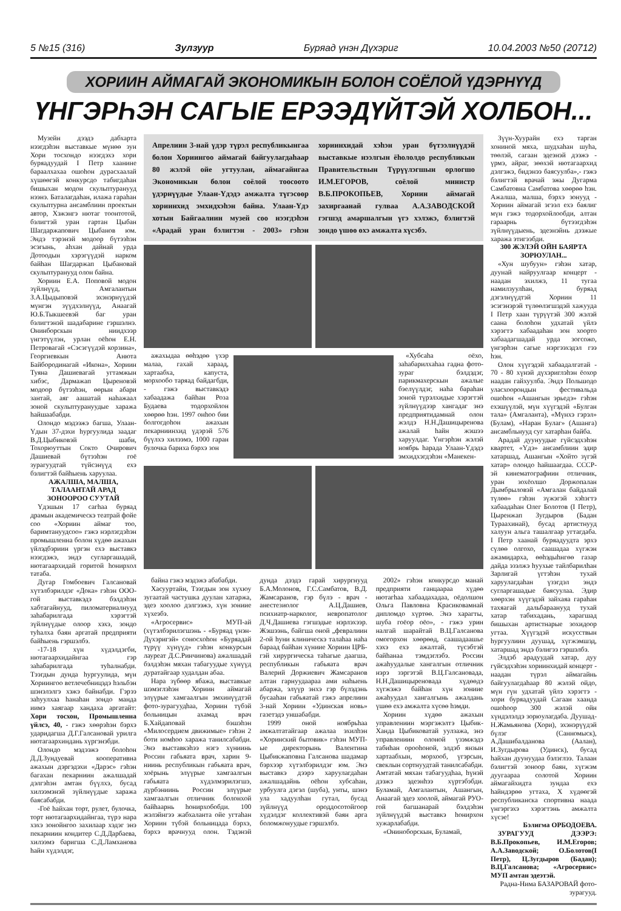5 №15 (316) Зулзуур Буряад үнэн Дүхэриг 10.04.2003 №50 (20712)
ХОРИИН АЙМАГАЙ ЭКОНОМИКЫН БОЛОН СОЁЛОЙ ҮДЭРНҮҮД
ҮНГЭРҺЭН САГЫЕ ЕРЭЭДҮЙТЭЙ ХОЛБОН...
Музейн дээдэ дабхарта нээгдэһэн выставкые мүнөө зун Хори тосхондо нээгдэхэ хори буряадуудай I Петр хаанине бараалхахаа ошоһон дурасхаалай хүшөөгэй конкурсдо табигдаһан бишыхан модон скульптуранууд нээнэ. Баталагдаһан, илажа гараһан скульптурна ансамблиин проектын автор, Хэжэнгэ нютаг тоонтотой, бэлигтэй уран гартан Цыбан Шагдаржапович Цыбанов юм. Эндэ тэрэнэй модоор бүтээһэн эсэгынь, аһхан дайнай урда Дотоодын хэрэгүүдэй нарком байһан Шагдаржап Цыбановай скульптуранууд олон байна.
Хориин Е.А. Поповой модон зүйлнүүд, Амгалантын З.А.Цыдыповэй эхэнэрнүүдэй мүнгэн зүүдхэлнүүд, Анаагай Ю.Б.Тыкшеевэй баг уран бэлигтэнэй шадабарине гэршэлнэ. Онинборскын ниидхээр үнгэтүүлэн, урлан оёһон Е.Н. Петровагай «Сэсэгүүдэй корзина», Георгиевкын Анюта Байбородинагай «Икона», Хориин Туяна Дашиевагай угтамжын хибэс, Дармажап Цыреновэй модоор бүтээһэн, өөрын абари зантай, аяг аашатай наһажаал зоной скульптурануудые хаража һайшаабабди.
Олондо мэдээжэ багша, Улаан-Үдын 37-дэхи һургуулида заадаг В.Д.Цыбиковэй шаби, Тохорюуттын Сокто Очирович Дашиевай бүтээһэн гоё зурагуудтай түйсэнүүд ехэ бэлигтэй байһыень харуулаа.
АЖАЛША, МАЛША, ТАЛААНТАЙ АРАД ЗОНООРОО СУУТАЙ
Үдэшын 17 сагһаа буряад драмын академическэ театрай фойе соо «Хориин аймаг тоо, баримтануудсоо» гэжэ нэрлэгдэһэн промышленна болон хүдөө ажахын үйлэдбэриин үргэн ехэ выставкэ нээгдэжэ, эндэ сугларгашадай, нютагаархидай горитой һонирхол татаба.
Дугар Гомбоевич Галсановай хүтэлбэрилдэг «Дока» гэһэн ООО-гой выставкэдэ бэлдэһэн хабтагайнууд, пиломатериалнууд заһабарилгада хэрэгтэй зүйлнүүдые олоор хэхэ, зондо туһалха баян аргатай предприяти байһыень гэршэлбэ.
-17-18 хүн хүдэлдэгби, нютагаархидайнгаа гэр заһабарилгада туһалнабди. Тээгдын дунда һургуулида, мүн Хориингоо ветлечебницэдэ һэльбэн шэнэлэлгэ хэжэ байнабди. Гэрээ заһуулхаа һанаһан зондо манда иимэ хаягаар хандаха аргатайт: Хори тосхон, Промышленна үйлсэ, 40, - гэжэ хөөрэһэн бэрхэ ударидагша Д.Г.Галсановай урилга нютагаархиндань хүргэнэбди.
Олондо мэдээжэ болоһон Д.Д.Зундуевай кооперативна ажахын дэргэдэхи «Дарэс» гэһэн багахан пекарниин ажалшадай дэлгэһэн амтан бүүлхэ, бусад хилээмэнэй зүйлнүүдые хаража баясабабди.
-Гоё һайхан торт, рулет, булочка, торт нютагаархидайнгаа, түрэ нара хэхэ зонойнгоо захилаар хэдэг энэ пекарниин кондитер С.Д.Дарбаева, хилээмэ баригша С.Д.Ламханова һайн хүдэлдэг,
Апрелиин 3-най үдэр түрэл республикынгаа болон Хориингоо аймагай байгуулагдаһаар 80 жэлэй ойе угтуулан, аймагайнгаа Экономикын болон соёлой тоосоото үдэрнүүдые Улаан-Үдэдэ амжалта түгэсөөр хориинхид эмхидхэһэн байна. Улаан-Үдэ хотын Байгаалиин музей соо нээгдэһэн «Арадай уран бэлигтэн - 2003» гэһэн хориинхидай хэһэн уран бүтээлнүүдэй выставкые нээлгын ёһололдо республикын Правительствын Түрүүлэгшын орлогшо И.М.ЕГОРОВ, соёлой министр В.Б.ПРОКОПЬЕВ, Хориин аймагай захиргаанай гулваа А.А.ЗАВОДСКОЙ гэгшэд амаршалгын үгэ хэлэжэ, бэлигтэй зондо үшөө өхэ амжалта хүсэбэ.
ажахыдаа өөһэдөө үхэр малаа, гахай хараад, хартаабха, капуста, морхообо таряад байдагбди, - гэжэ выставкэдэ хабаадажа байһан Роза Будаева тодорхойлон хөөрөө һэн. 1997 онһоо бии болгогдоһон ажахын пекарниинхид үдэрэй 576 бүүлхэ хилээмэ, 1000 гаран булочка бариха бэрхэ зон
«Хубсаһа оёхо, заһабарилхаһаа гадна фото-зураг бэлдэдэг, парикмахерскын ажалые бэелүүлдэг, наһа бараһан зоной түрэлхидые хэрэгтэй зүйлнүүдээр хангадаг энэ предприятидамнай олон жэлдэ Н.Н.Дашицыренова ажалай һайн жэшээ харуулдаг. Үнгэрһэн жэлэй ноябрь һарада Улаан-Үдэдэ эмхидхэгдэһэн «Манекен-
байна гэжэ мэдэжэ абабабди.
Хасууртайн, Тээгдын зон хүхюу зугаатай частушка дуулан хатаржа, эдеэ хоолоо дэлгээжэ, хүн зониие хүхеэбэ.
«Агросервис» МУП-ай (хүтэлбэрилэгшэнь - «Буряад үнэн-Дүхэригэй» соносхоһон «Буряадай түрүү хүнүүд» гэһэн конкурсын лауреат Д.С.Ринчинова) ажалшадай бэлдэһэн мяхан табагуудые хүнүүд дуратайгаар худалдан абаа.
Нара зүбөөр ябажа, выставкые шэмэглэһэн Хориин аймагай элүүрые хамгаалгын эмхинүүдтэй фото-зурагуудһаа, Хориин түбэй больницын ахамад врач Б.Хайдаповай бэшэһэн «Милосердием движимые» гэһэн 2 боти номһоо хаража танилсабабди. Энэ выставкэһээ нэгэ хүниинь Россин габьяата врач, харин 9-ниинь республикын габьяата врач, хоёрынь элүүрые хамгаалгын габьяата хүдэлмэрилэгшэ, дүрбэниинь Россин элүүрые хамгаалгын отличник болонхой байһаарнь һонирхобобди. 100 жэлэйнгээ жабхаланта ойе угтаһан Хориин түбэй больницада бэрхэ, бэрхэ врачнууд олон. Тэдэнэй дунда дээдэ гарай хирургнууд Б.А.Молонов, Г.С.Самбатов, В.Д. Жамсаранов, гэр бүлэ - врач - анестезиолог А.Ц.Дашиев, психиатр-нарколог, невропатолог Д.Ч.Дашиева гэгшэдые нэрлэхээр. Жэшээнь, байгша оной „февралиин 2-ой һуни клиническэ талаһаа наһа бараад байһан хүниие Хориин ЦРБ-гэй хирургическа таһагые даагша, республикын габьяата врач Валерий Доржиевич Жамсаранов алтан гарнуудаараа ами наһыень абаржа, элүүр энхэ гэр бүлэдэнь бусааһан габьяатай гэжэ апрелиин 3-най Хориин «Удинская новь» газетэдэ уншабабди.
1999 оной ноябрьһаа амжалтатайгаар ажалаа эхилһэн «Хоринский бытовик» гэһэн МУП-ые директорынь Валентина Цыбикжаповна Галсанова шадамар бэрхээр хүтэлбэрилдэг юм. Энэ выставкэ дээрэ харуулагдаһан ажалшадайнь оёһон хубсаһан, урбуулга дэгэл (шуба), унты, шэнэ ула хадуулһан гутал, бусад зүйлнүүд ороддосотойгоор хүдэлдэг коллективэй баян арга боломжонуудые гэршэлбэ.
2002» гэһэн конкурсдо манай предприяти ганцаараа хүдөө нютагһаа хабаадахадаа, оёдолшон Ольга Павловна Красиковамнай дипломдо хүртөө. Энэ харагты, шуба гоёор оёо», - гэжэ урин налгай шарайтай В.Ц.Галсанова омогорхон хөөрөөд, саашадаашье хэхэ ехэ ажалтай, түсэбтэй байһанаа тэмдэглэбэ. Россин ажаһуудалые хангалгын отличник нэрэ зэргэтэй В.Ц.Галсановада, Н.Н.Дашицыреновада хүдөөдэ хүгжэжэ байһан хүн зониие ажаһуудал хангалгынь ажалдань үшөө ехэ амжалта хүсөө һэмди.
Хориин хүдөө ажахын управлениин мэргэжэлтэ Цыбик-Ханда Цыбиковатай уулзажа, энэ управлениин олоной үзэмжэдэ табиһан орооһоной, элдэб янзын хартаабхын, морхооб, үгэрсын, свеклын сортнуудтай танилсабабди. Амтатай мяхан табагуудһаа, һүнэй дээжэ эдеэнһээ хүртэбэбди. Буламай, Амгалантын, Ашангын, Анаагай эдеэ хоолой, аймагай РУО-гой багшанарай бэлдэһэн зүйлнүүдэй выставкэ һонирхон хужарлабабди.
«Ониноборскын, Буламай,
Зүүн-Хуурайн ехэ тарган хониной мяха, шудхаһан шуһа, төөлэй, сагаан эдеэнэй дээжэ - үрмэ, айраг, зөөхэй нютагаархид дэлгэжэ, бидэнээ баясуулба»,- гэжэ бэлигтэй врачай эжы Дугарма Самбатовна Самбатова хөөрөө һэн. Ажалша, малша, бэрхэ зонууд - Хориин аймагай эгээл ехэ баялиг мүн гэжэ тодорхойлообди, алтан гараарнь бүтээгдэһэн зүйлнүүдыень, эдеэнэйнь дээжые хаража этигээбди.
300 ЖЭЛЭЙ ОЙН БАЯРТА ЗОРЮУЛАН...
«Хун шубуун» гэһэн хатар, дуунай найруулгаар концерт - наадан эхилжэ, 11 тугаа намилзуулһан, буряад дэгэлнүүдтэй Хориин 11 эсэгэнэрэй түлөөлэгшэдэй хажууда I Петр хаан түрүүтэй 300 жэлэй саана болоһон удхатай үйлэ хэрэгтэ хабаадаһан зон хоорто хабаадагшадай урда зогсожо, үнгэрһэн сагые нэргээхэдэл гээ һэн.
Олон хүүгэдэй хабаадалгатай - 70 - 80 хүнэй дүхэриглэһэн ёохор наадан гайхуулба. Эндэ Польшодо уласхоорондын фестивальда ошоһон «Ашангын эрьедэ» гэһэн ехэшүүлэй, мүн хүүгэдэй «Булган тала» (Амгаланта), «Мүнхэ гэрэл» (Булам), «Наран Булаг» (Ашанга) ансамбльнууд суг хатарһан байба.
Арадай дуунуудые гүйсэдхэһэн квартет, «Үдэ» ансамблиин эдир хатаршад, Ашангын «Хойто зүгэй хатар» олондо һайшаагдаа. СССР-эй кинематографиин отличник, уран зохёолшо Доржопалан Дымбрыловэй «Амгалан байдалай түлөө» гэһэн зүжэгэй хэһэгтэ хабаадаһан Олег Болотов (I Петр), Цыренжап Зугдыров (Бадан Тураахинай), бусад артистнууд халуун альга ташалгаар угтагдаба. I Петр хаанай буряадуудта эрхэ сүлөө олгохо, саашадаа хүгжэн ажамидарха, өөһэдыһнгөө газар дайда эзэлжэ һуухые тайлбарилһан Зарлигай үгтэһэн тухай харуулагдаһан үзэгдэл эндэ сугларгашадые баясуулаа. Эдир хөөрхэн хүүгэдэй зайхаяа гараһан тахяагай дальбараанууд тухай хатар табихадань, харагшад бишыхан артистнарые зохидоор угтаа. Хүүгэдэй искусствын һургуулиин дуушад, хүгжэмшэд, хатаршад эндэ бэлигээ гэршэлбэ.
Элдэб арадуудай хатар, дуу гүйсэдхэһэн хориинхидай концерт - наадан түрэл аймагайнь байгуулагдаһаар 80 жэлэй ойдо, мүн гүн удхатай үйлэ хэрэгтэ - хори буряадуудай Сагаан хаанда ошоһоор 300 жэлэй ойн хүндэлэлдэ зорюулагдаба. Дуушад-Н.Жамьянова (Хори), эхэнэрүүдэй бүлэг (Санномыск), А.Дашибалданова (Аалан), И.Зугдырова (Удинск), бусад һайхан дуунуудаа бэлэглээ. Талаан бэлигтэй зоноор баян, хүгжэм дуугаараа солотой Хориин аймагайхидта зундаа ехэ һайндэрөө угтаха, Х хүдөөгэй республиканска спортивна наада үнгэргэхэ хэрэгтэнь амжалта хүсэе!
Бэлигма ОРБОДОЕВА.
ЗУРАГУУД ДЭЭРЭ: В.Б.Прокопьев, И.М.Егоров; А.А.Заводской; О.Болотов(I Петр), Ц.Зугдыров (Бадан); В.Ц.Галсанова; «Агросервис» МУП амтан эдеэтэй.
Радна-Нима БАЗАРОВАЙ фото-зурагууд.